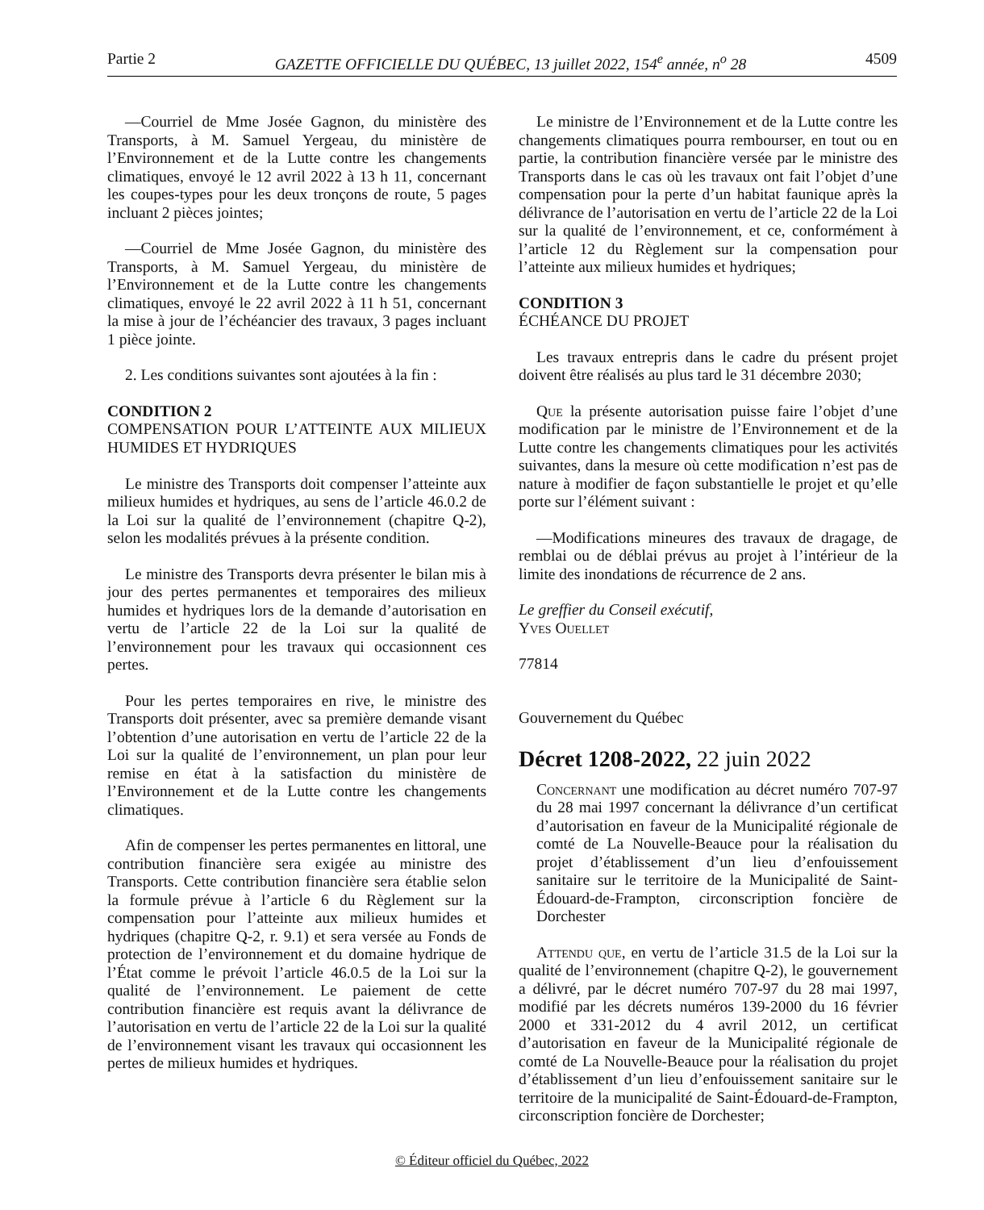Partie 2 GAZETTE OFFICIELLE DU QUÉBEC, 13 juillet 2022, 154<sup>e</sup> année, n<sup>o</sup> 28 4509
—Courriel de Mme Josée Gagnon, du ministère des Transports, à M. Samuel Yergeau, du ministère de l’Environnement et de la Lutte contre les changements climatiques, envoyé le 12 avril 2022 à 13 h 11, concernant les coupes-types pour les deux tronçons de route, 5 pages incluant 2 pièces jointes;
—Courriel de Mme Josée Gagnon, du ministère des Transports, à M. Samuel Yergeau, du ministère de l’Environnement et de la Lutte contre les changements climatiques, envoyé le 22 avril 2022 à 11 h 51, concernant la mise à jour de l’échéancier des travaux, 3 pages incluant 1 pièce jointe.
2. Les conditions suivantes sont ajoutées à la fin :
CONDITION 2
COMPENSATION POUR L’ATTEINTE AUX MILIEUX HUMIDES ET HYDRIQUES
Le ministre des Transports doit compenser l’atteinte aux milieux humides et hydriques, au sens de l’article 46.0.2 de la Loi sur la qualité de l’environnement (chapitre Q-2), selon les modalités prévues à la présente condition.
Le ministre des Transports devra présenter le bilan mis à jour des pertes permanentes et temporaires des milieux humides et hydriques lors de la demande d’autorisation en vertu de l’article 22 de la Loi sur la qualité de l’environnement pour les travaux qui occasionnent ces pertes.
Pour les pertes temporaires en rive, le ministre des Transports doit présenter, avec sa première demande visant l’obtention d’une autorisation en vertu de l’article 22 de la Loi sur la qualité de l’environnement, un plan pour leur remise en état à la satisfaction du ministère de l’Environnement et de la Lutte contre les changements climatiques.
Afin de compenser les pertes permanentes en littoral, une contribution financière sera exigée au ministre des Transports. Cette contribution financière sera établie selon la formule prévue à l’article 6 du Règlement sur la compensation pour l’atteinte aux milieux humides et hydriques (chapitre Q-2, r. 9.1) et sera versée au Fonds de protection de l’environnement et du domaine hydrique de l’État comme le prévoit l’article 46.0.5 de la Loi sur la qualité de l’environnement. Le paiement de cette contribution financière est requis avant la délivrance de l’autorisation en vertu de l’article 22 de la Loi sur la qualité de l’environnement visant les travaux qui occasionnent les pertes de milieux humides et hydriques.
Le ministre de l’Environnement et de la Lutte contre les changements climatiques pourra rembourser, en tout ou en partie, la contribution financière versée par le ministre des Transports dans le cas où les travaux ont fait l’objet d’une compensation pour la perte d’un habitat faunique après la délivrance de l’autorisation en vertu de l’article 22 de la Loi sur la qualité de l’environnement, et ce, conformément à l’article 12 du Règlement sur la compensation pour l’atteinte aux milieux humides et hydriques;
CONDITION 3
ÉCHÉANCE DU PROJET
Les travaux entrepris dans le cadre du présent projet doivent être réalisés au plus tard le 31 décembre 2030;
Que la présente autorisation puisse faire l’objet d’une modification par le ministre de l’Environnement et de la Lutte contre les changements climatiques pour les activités suivantes, dans la mesure où cette modification n’est pas de nature à modifier de façon substantielle le projet et qu’elle porte sur l’élément suivant :
—Modifications mineures des travaux de dragage, de remblai ou de déblai prévus au projet à l’intérieur de la limite des inondations de récurrence de 2 ans.
Le greffier du Conseil exécutif,
Yves Ouellet
77814
Gouvernement du Québec
Décret 1208-2022, 22 juin 2022
Concernant une modification au décret numéro 707-97 du 28 mai 1997 concernant la délivrance d’un certificat d’autorisation en faveur de la Municipalité régionale de comté de La Nouvelle-Beauce pour la réalisation du projet d’établissement d’un lieu d’enfouissement sanitaire sur le territoire de la Municipalité de Saint-Édouard-de-Frampton, circonscription foncière de Dorchester
Attendu que, en vertu de l’article 31.5 de la Loi sur la qualité de l’environnement (chapitre Q-2), le gouvernement a délivré, par le décret numéro 707-97 du 28 mai 1997, modifié par les décrets numéros 139-2000 du 16 février 2000 et 331-2012 du 4 avril 2012, un certificat d’autorisation en faveur de la Municipalité régionale de comté de La Nouvelle-Beauce pour la réalisation du projet d’établissement d’un lieu d’enfouissement sanitaire sur le territoire de la municipalité de Saint-Édouard-de-Frampton, circonscription foncière de Dorchester;
© Éditeur officiel du Québec, 2022